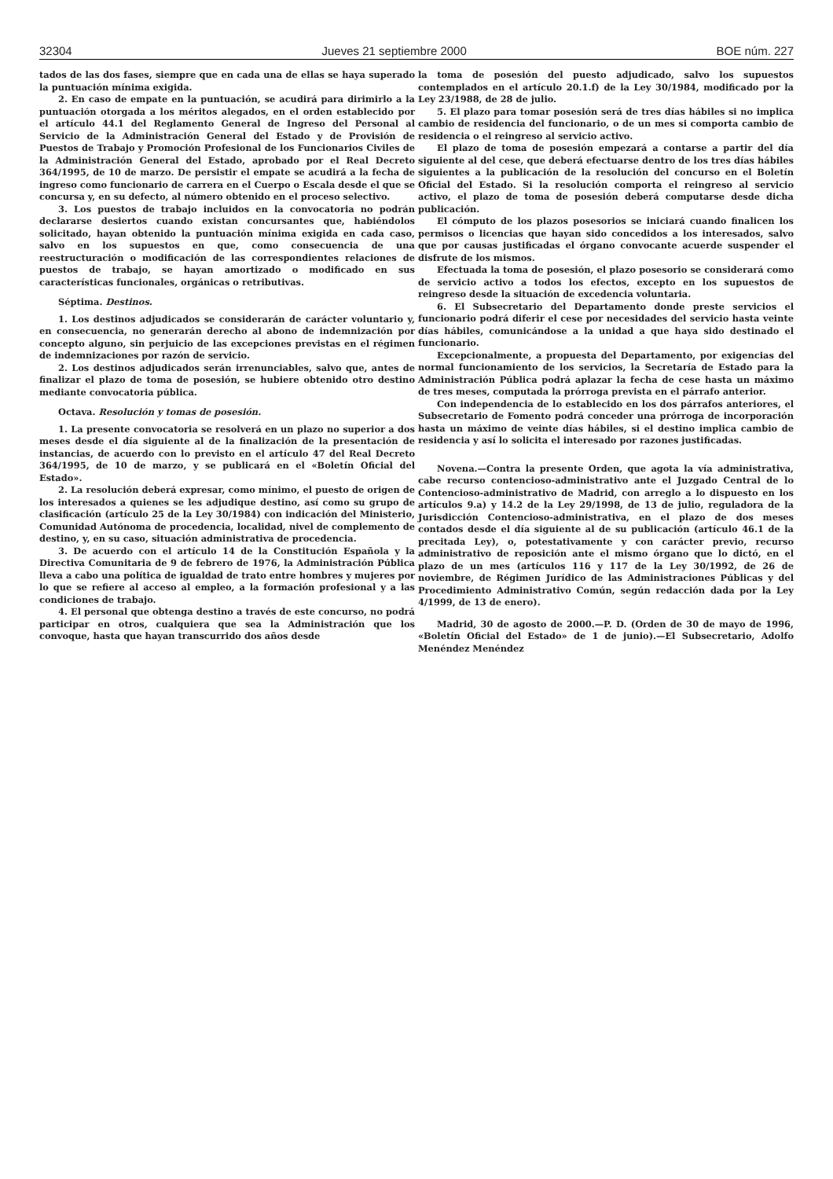32304 Jueves 21 septiembre 2000 BOE núm. 227
tados de las dos fases, siempre que en cada una de ellas se haya superado la puntuación mínima exigida.
2. En caso de empate en la puntuación, se acudirá para dirimirlo a la puntuación otorgada a los méritos alegados, en el orden establecido por el artículo 44.1 del Reglamento General de Ingreso del Personal al Servicio de la Administración General del Estado y de Provisión de Puestos de Trabajo y Promoción Profesional de los Funcionarios Civiles de la Administración General del Estado, aprobado por el Real Decreto 364/1995, de 10 de marzo. De persistir el empate se acudirá a la fecha de ingreso como funcionario de carrera en el Cuerpo o Escala desde el que se concursa y, en su defecto, al número obtenido en el proceso selectivo.
3. Los puestos de trabajo incluidos en la convocatoria no podrán declararse desiertos cuando existan concursantes que, habiéndolos solicitado, hayan obtenido la puntuación mínima exigida en cada caso, salvo en los supuestos en que, como consecuencia de una reestructuración o modificación de las correspondientes relaciones de puestos de trabajo, se hayan amortizado o modificado en sus características funcionales, orgánicas o retributivas.
Séptima. Destinos.
1. Los destinos adjudicados se considerarán de carácter voluntario y, en consecuencia, no generarán derecho al abono de indemnización por concepto alguno, sin perjuicio de las excepciones previstas en el régimen de indemnizaciones por razón de servicio.
2. Los destinos adjudicados serán irrenunciables, salvo que, antes de finalizar el plazo de toma de posesión, se hubiere obtenido otro destino mediante convocatoria pública.
Octava. Resolución y tomas de posesión.
1. La presente convocatoria se resolverá en un plazo no superior a dos meses desde el día siguiente al de la finalización de la presentación de instancias, de acuerdo con lo previsto en el artículo 47 del Real Decreto 364/1995, de 10 de marzo, y se publicará en el «Boletín Oficial del Estado».
2. La resolución deberá expresar, como mínimo, el puesto de origen de los interesados a quienes se les adjudique destino, así como su grupo de clasificación (artículo 25 de la Ley 30/1984) con indicación del Ministerio, Comunidad Autónoma de procedencia, localidad, nivel de complemento de destino, y, en su caso, situación administrativa de procedencia.
3. De acuerdo con el artículo 14 de la Constitución Española y la Directiva Comunitaria de 9 de febrero de 1976, la Administración Pública lleva a cabo una política de igualdad de trato entre hombres y mujeres por lo que se refiere al acceso al empleo, a la formación profesional y a las condiciones de trabajo.
4. El personal que obtenga destino a través de este concurso, no podrá participar en otros, cualquiera que sea la Administración que los convoque, hasta que hayan transcurrido dos años desde
la toma de posesión del puesto adjudicado, salvo los supuestos contemplados en el artículo 20.1.f) de la Ley 30/1984, modificado por la Ley 23/1988, de 28 de julio.
5. El plazo para tomar posesión será de tres días hábiles si no implica cambio de residencia del funcionario, o de un mes si comporta cambio de residencia o el reingreso al servicio activo.
El plazo de toma de posesión empezará a contarse a partir del día siguiente al del cese, que deberá efectuarse dentro de los tres días hábiles siguientes a la publicación de la resolución del concurso en el Boletín Oficial del Estado. Si la resolución comporta el reingreso al servicio activo, el plazo de toma de posesión deberá computarse desde dicha publicación.
El cómputo de los plazos posesorios se iniciará cuando finalicen los permisos o licencias que hayan sido concedidos a los interesados, salvo que por causas justificadas el órgano convocante acuerde suspender el disfrute de los mismos.
Efectuada la toma de posesión, el plazo posesorio se considerará como de servicio activo a todos los efectos, excepto en los supuestos de reingreso desde la situación de excedencia voluntaria.
6. El Subsecretario del Departamento donde preste servicios el funcionario podrá diferir el cese por necesidades del servicio hasta veinte días hábiles, comunicándose a la unidad a que haya sido destinado el funcionario.
Excepcionalmente, a propuesta del Departamento, por exigencias del normal funcionamiento de los servicios, la Secretaría de Estado para la Administración Pública podrá aplazar la fecha de cese hasta un máximo de tres meses, computada la prórroga prevista en el párrafo anterior.
Con independencia de lo establecido en los dos párrafos anteriores, el Subsecretario de Fomento podrá conceder una prórroga de incorporación hasta un máximo de veinte días hábiles, si el destino implica cambio de residencia y así lo solicita el interesado por razones justificadas.
Novena.—Contra la presente Orden, que agota la vía administrativa, cabe recurso contencioso-administrativo ante el Juzgado Central de lo Contencioso-administrativo de Madrid, con arreglo a lo dispuesto en los artículos 9.a) y 14.2 de la Ley 29/1998, de 13 de julio, reguladora de la Jurisdicción Contencioso-administrativa, en el plazo de dos meses contados desde el día siguiente al de su publicación (artículo 46.1 de la precitada Ley), o, potestativamente y con carácter previo, recurso administrativo de reposición ante el mismo órgano que lo dictó, en el plazo de un mes (artículos 116 y 117 de la Ley 30/1992, de 26 de noviembre, de Régimen Jurídico de las Administraciones Públicas y del Procedimiento Administrativo Común, según redacción dada por la Ley 4/1999, de 13 de enero).
Madrid, 30 de agosto de 2000.—P. D. (Orden de 30 de mayo de 1996, «Boletín Oficial del Estado» de 1 de junio).—El Subsecretario, Adolfo Menéndez Menéndez